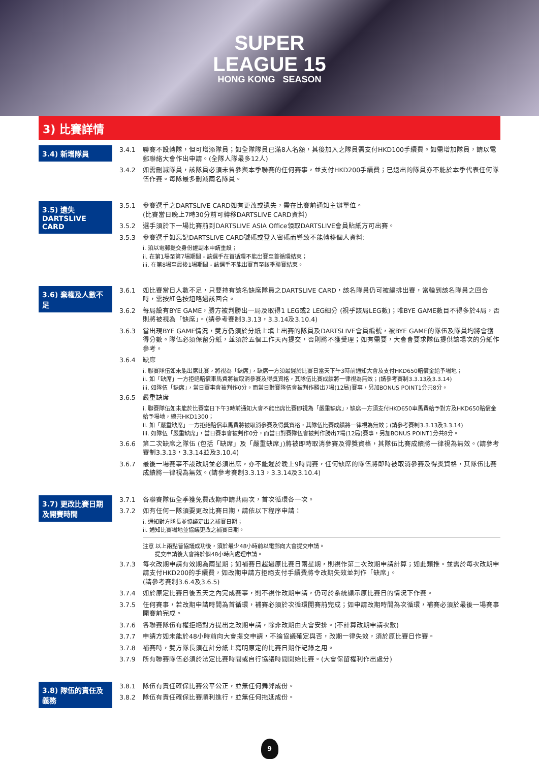SUPER
LEAGUE 15
HONG KONG SEASON
3) 比賽詳情
3.4) 新增隊員
3.4.1 聯賽不設轉隊，但可增添隊員；如全隊隊員已滿8人名額，其後加入之隊員需支付HKD100手續費。如需增加隊員，請以電郵聯絡大會作出申請。(全隊人隊最多12人)
3.4.2 如需刪減隊員，該隊員必須未曾參與本季聯賽的任何賽事，並支付HKD200手續費；已退出的隊員亦不能於本季代表任何隊伍作賽。每隊最多刪減兩名隊員。
3.5) 遺失
DARTSLIVE CARD
3.5.1 參賽選手之DARTSLIVE CARD如有更改或遺失，需在比賽前通知主辦單位。
(比賽當日晚上7時30分前可轉移DARTSLIVE CARD資料)
3.5.2 選手須於下一場比賽前到DARTSLIVE ASIA Office領取DARTSLIVE會員貼紙方可出賽。
3.5.3 參賽選手如忘記DARTSLIVE CARD號碼或登入密碼而導致不能轉移個人資料:
i. 須以電郵提交身份證副本申請重設；
ii. 在第1場至第7場期間 - 該選手在首循環不能出賽至首循環結束；
iii. 在第8場至最後1場期間 - 該選手不能出賽直至該季聯賽結束。
3.6) 棄權及人數不足
3.6.1 如比賽當日人數不足，只要持有該名缺席隊員之DARTSLIVE CARD，該名隊員仍可被編排出賽，當輪到該名隊員之回合時，需按紅色按鈕略過該回合。
3.6.2 每局設有BYE GAME，勝方被判勝出一局及取得1 LEG或2 LEG細分 (視乎該局LEG數)；唯BYE GAME數目不得多於4局，否則將被視為「缺席」。(請參考賽制3.3.13，3.3.14及3.10.4)
3.6.3 當出現BYE GAME情況，雙方仍須於分紙上填上出賽的隊員及DARTSLIVE會員編號，被BYE GAME的隊伍及隊員均將會獲得分數。隊伍必須保留分紙，並須於五個工作天內提交，否則將不獲受理；如有需要，大會會要求隊伍提供該場次的分紙作參考。
3.6.4 缺席
i. 聯賽隊伍如未能出席比賽，將視為「缺席」，缺席一方須最遲於比賽日當天下午3時前通知大會及支付HKD650賠償金給予場地；
ii. 如「缺席」一方拒絕賠償車馬費將被取消參賽及得獎資格，其隊伍比賽成績將一律視為無效；(請參考賽制3.3.13及3.3.14)
iii. 如隊伍「缺席」，當日賽事會被判作0分。而當日對賽隊伍會被判作勝出7場(12局)賽事，另加BONUS POINT1分共8分。
3.6.5 嚴重缺席
i. 聯賽隊伍如未能於比賽當日下午3時前通知大會不能出席比賽即視為「嚴重缺席」，缺席一方須支付HKD650車馬費給予對方及HKD650賠償金給予場地，總共HKD1300；
ii. 如「嚴重缺席」一方拒絕賠償車馬費將被取消參賽及得獎資格，其隊伍比賽成績將一律視為無效；(請參考賽制3.3.13及3.3.14)
iii. 如隊伍「嚴重缺席」，當日賽事會被判作0分，而當日對賽隊伍會被判作勝出7場(12局)賽事，另加BONUS POINT1分共8分。
3.6.6 第二次缺席之隊伍 (包括「缺席」及「嚴重缺席」)將被即時取消參賽及得獎資格，其隊伍比賽成績將一律視為無效。(請參考賽制3.3.13，3.3.14並及3.10.4)
3.6.7 最後一場賽事不設改期並必須出席，亦不能遲於晚上9時開賽，任何缺席的隊伍將即時被取消參賽及得獎資格，其隊伍比賽成績將一律視為無效。(請參考賽制3.3.13，3.3.14及3.10.4)
3.7) 更改比賽日期及開賽時間
3.7.1 各聯賽隊伍全季獲免費改期申請共兩次，首次循環各一次。
3.7.2 如有任何一隊須要更改比賽日期，請依以下程序申請：
i. 通知對方隊長並協議定出之補賽日期；
ii. 通知比賽場地並協議更改之補賽日期。
注意 以上兩點皆協議成功後，須於最少48小時前以電郵向大會提交申請。
提交申請後大會將於個48小時內處理申請。
3.7.3 每次改期申請有效期為兩星期；如補賽日超過原比賽日兩星期，則視作第二次改期申請計算；如此類推。並需於每次改期申請支付HKD200的手續費，如改期申請方拒絕支付手續費將令改期失效並判作「缺席」。
(請參考賽制3.6.4及3.6.5)
3.7.4 如於原定比賽日後五天之內完成賽事，則不視作改期申請，仍可於系統顯示原比賽日的情況下作賽。
3.7.5 任何賽事，若改期申請時間為首循環，補賽必須於次循環開賽前完成；如申請改期時間為次循環，補賽必須於最後一場賽事開賽前完成。
3.7.6 各聯賽隊伍有權拒絕對方提出之改期申請，除非改期由大會安排。(不計算改期申請次數)
3.7.7 申請方如未能於48小時前向大會提交申請，不論協議確定與否，改期一律失效，須於原比賽日作賽。
3.7.8 補賽時，雙方隊長須在計分紙上寫明原定的比賽日期作記錄之用。
3.7.9 所有聯賽隊伍必須於法定比賽時間或自行協議時間開始比賽。(大會保留權利作出處分)
3.8) 隊伍的責任及義務
3.8.1 隊伍有責任確保比賽公平公正，並無任何舞弊成份。
3.8.2 隊伍有責任確保比賽順利進行，並無任何拖延成份。
9